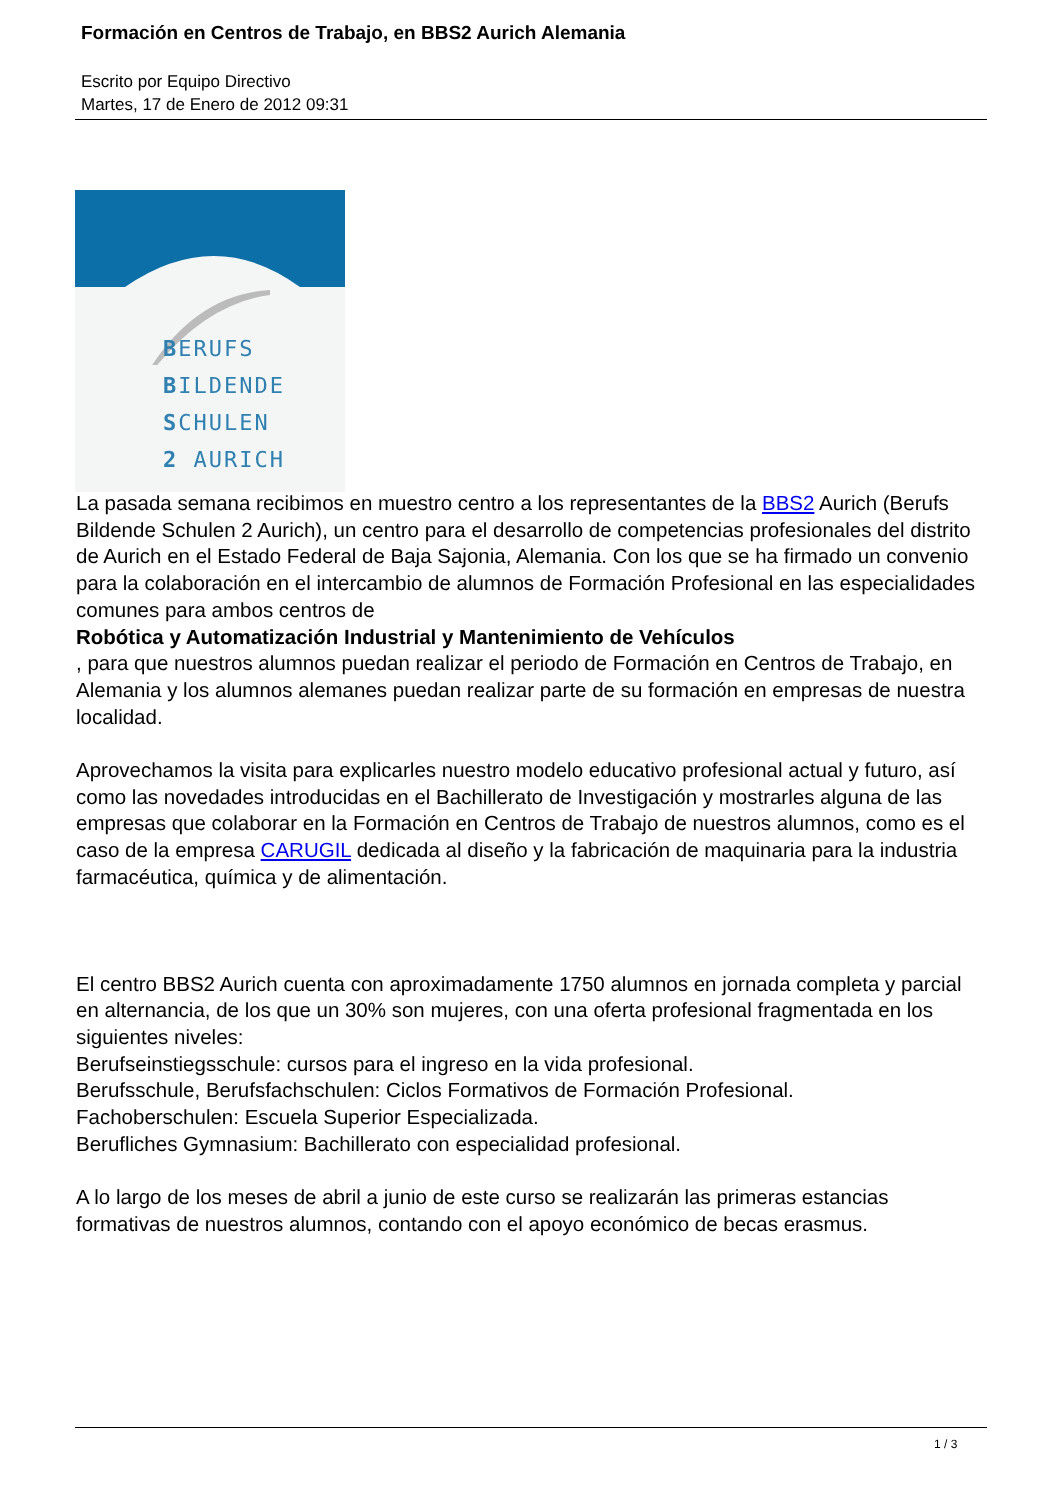Formación en Centros de Trabajo, en BBS2 Aurich Alemania
Escrito por Equipo Directivo
Martes, 17 de Enero de 2012 09:31
BERUFS
BILDENDE
SCHULEN
2 AURICH
La pasada semana recibimos en muestro centro a los representantes de la BBS2 Aurich (Berufs Bildende Schulen 2 Aurich), un centro para el desarrollo de competencias profesionales del distrito de Aurich en el Estado Federal de Baja Sajonia, Alemania. Con los que se ha firmado un convenio para la colaboración en el intercambio de alumnos de Formación Profesional en las especialidades comunes para ambos centros de
Robótica y Automatización Industrial y Mantenimiento de Vehículos
, para que nuestros alumnos puedan realizar el periodo de Formación en Centros de Trabajo, en Alemania y los alumnos alemanes puedan realizar parte de su formación en empresas de nuestra localidad.
Aprovechamos la visita para explicarles nuestro modelo educativo profesional actual y futuro, así como las novedades introducidas en el Bachillerato de Investigación y mostrarles alguna de las empresas que colaborar en la Formación en Centros de Trabajo de nuestros alumnos, como es el caso de la empresa CARUGIL dedicada al diseño y la fabricación de maquinaria para la industria farmacéutica, química y de alimentación.
El centro BBS2 Aurich cuenta con aproximadamente 1750 alumnos en jornada completa y parcial en alternancia, de los que un 30% son mujeres, con una oferta profesional fragmentada en los siguientes niveles:
Berufseinstiegsschule: cursos para el ingreso en la vida profesional.
Berufsschule, Berufsfachschulen: Ciclos Formativos de Formación Profesional.
Fachoberschulen: Escuela Superior Especializada.
Berufliches Gymnasium: Bachillerato con especialidad profesional.
A lo largo de los meses de abril a junio de este curso se realizarán las primeras estancias formativas de nuestros alumnos, contando con el apoyo económico de becas erasmus.
1 / 3